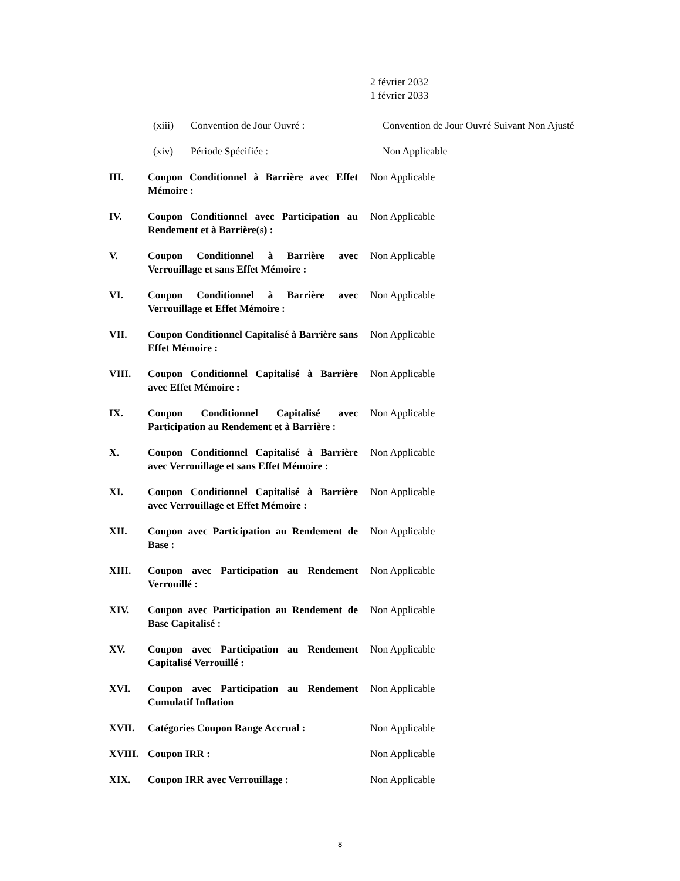2 février 2032
1 février 2033
(xiii) Convention de Jour Ouvré : Convention de Jour Ouvré Suivant Non Ajusté
(xiv) Période Spécifiée : Non Applicable
III. Coupon Conditionnel à Barrière avec Effet Mémoire :
Non Applicable
IV. Coupon Conditionnel avec Participation au Rendement et à Barrière(s) :
Non Applicable
V. Coupon Conditionnel à Barrière avec Verrouillage et sans Effet Mémoire :
Non Applicable
VI. Coupon Conditionnel à Barrière avec Verrouillage et Effet Mémoire :
Non Applicable
VII. Coupon Conditionnel Capitalisé à Barrière sans Effet Mémoire :
Non Applicable
VIII. Coupon Conditionnel Capitalisé à Barrière avec Effet Mémoire :
Non Applicable
IX. Coupon Conditionnel Capitalisé avec Participation au Rendement et à Barrière :
Non Applicable
X. Coupon Conditionnel Capitalisé à Barrière avec Verrouillage et sans Effet Mémoire :
Non Applicable
XI. Coupon Conditionnel Capitalisé à Barrière avec Verrouillage et Effet Mémoire :
Non Applicable
XII. Coupon avec Participation au Rendement de Base :
Non Applicable
XIII. Coupon avec Participation au Rendement Verrouillé :
Non Applicable
XIV. Coupon avec Participation au Rendement de Base Capitalisé :
Non Applicable
XV. Coupon avec Participation au Rendement Capitalisé Verrouillé :
Non Applicable
XVI. Coupon avec Participation au Rendement Cumulatif Inflation
Non Applicable
XVII. Catégories Coupon Range Accrual : Non Applicable
XVIII. Coupon IRR : Non Applicable
XIX. Coupon IRR avec Verrouillage : Non Applicable
8